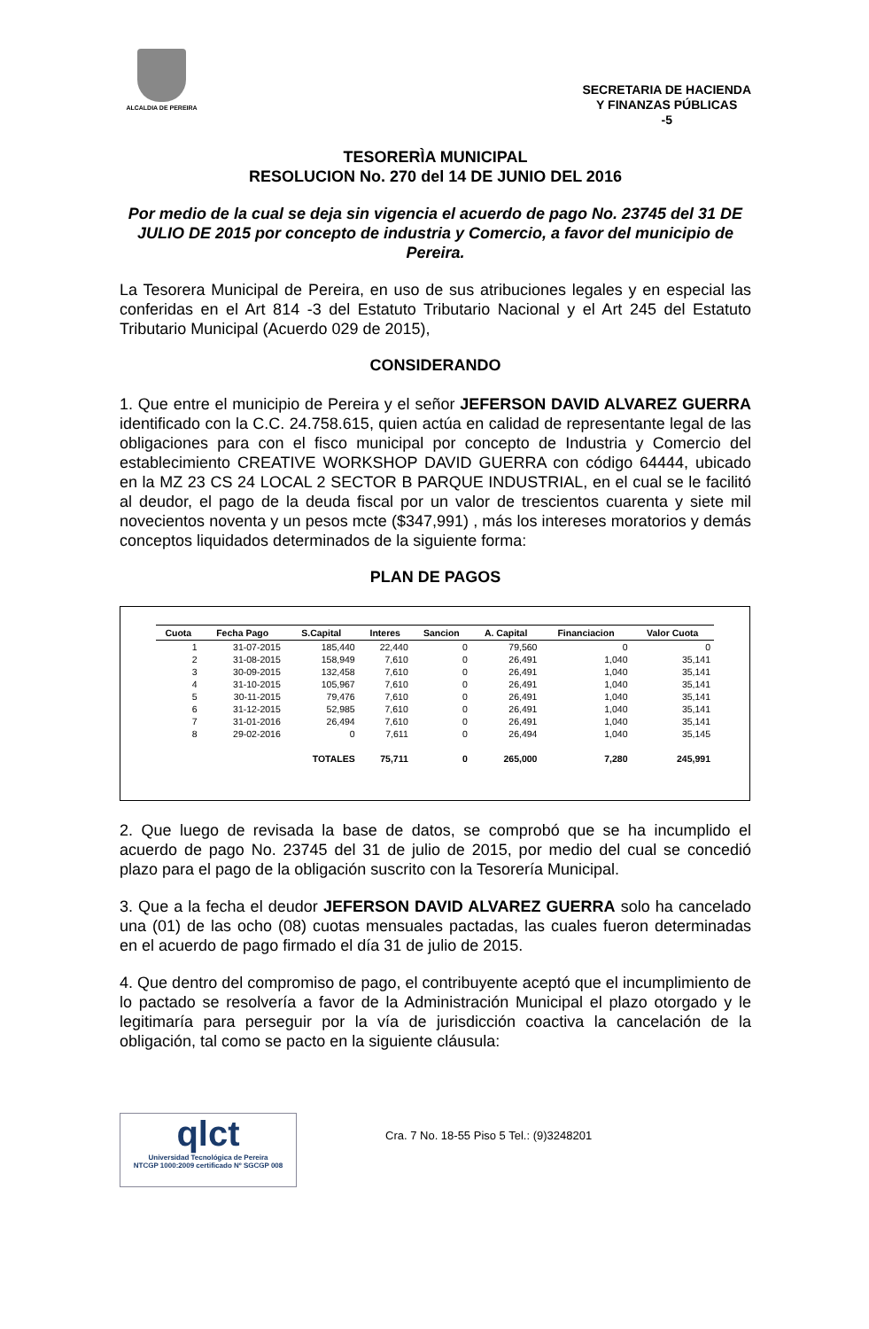ALCALDIA DE PEREIRA
SECRETARIA DE HACIENDA
Y FINANZAS PÚBLICAS
-5
TESORERÌA MUNICIPAL
RESOLUCION No. 270 del 14 DE JUNIO DEL 2016
Por medio de la cual se deja sin vigencia el acuerdo de pago No. 23745 del 31 DE JULIO DE 2015 por concepto de industria y Comercio, a favor del municipio de Pereira.
La Tesorera Municipal de Pereira, en uso de sus atribuciones legales y en especial las conferidas en el Art 814 -3 del Estatuto Tributario Nacional y el Art 245 del Estatuto Tributario Municipal (Acuerdo 029 de 2015),
CONSIDERANDO
1. Que entre el municipio de Pereira y el señor JEFERSON DAVID ALVAREZ GUERRA identificado con la C.C. 24.758.615, quien actúa en calidad de representante legal de las obligaciones para con el fisco municipal por concepto de Industria y Comercio del establecimiento CREATIVE WORKSHOP DAVID GUERRA con código 64444, ubicado en la MZ 23 CS 24 LOCAL 2 SECTOR B PARQUE INDUSTRIAL, en el cual se le facilitó al deudor, el pago de la deuda fiscal por un valor de trescientos cuarenta y siete mil novecientos noventa y un pesos mcte ($347,991) , más los intereses moratorios y demás conceptos liquidados determinados de la siguiente forma:
PLAN DE PAGOS
| Cuota | Fecha Pago | S.Capital | Interes | Sancion | A. Capital | Financiacion | Valor Cuota |
| --- | --- | --- | --- | --- | --- | --- | --- |
| 1 | 31-07-2015 | 185,440 | 22,440 | 0 | 79,560 | 0 | 0 |
| 2 | 31-08-2015 | 158,949 | 7,610 | 0 | 26,491 | 1,040 | 35,141 |
| 3 | 30-09-2015 | 132,458 | 7,610 | 0 | 26,491 | 1,040 | 35,141 |
| 4 | 31-10-2015 | 105,967 | 7,610 | 0 | 26,491 | 1,040 | 35,141 |
| 5 | 30-11-2015 | 79,476 | 7,610 | 0 | 26,491 | 1,040 | 35,141 |
| 6 | 31-12-2015 | 52,985 | 7,610 | 0 | 26,491 | 1,040 | 35,141 |
| 7 | 31-01-2016 | 26,494 | 7,610 | 0 | 26,491 | 1,040 | 35,141 |
| 8 | 29-02-2016 | 0 | 7,611 | 0 | 26,494 | 1,040 | 35,145 |
| | | TOTALES | 75,711 | 0 | 265,000 | 7,280 | 245,991 |
2. Que luego de revisada la base de datos, se comprobó que se ha incumplido el acuerdo de pago No. 23745 del 31 de julio de 2015, por medio del cual se concedió plazo para el pago de la obligación suscrito con la Tesorería Municipal.
3. Que a la fecha el deudor JEFERSON DAVID ALVAREZ GUERRA solo ha cancelado una (01) de las ocho (08) cuotas mensuales pactadas, las cuales fueron determinadas en el acuerdo de pago firmado el día 31 de julio de 2015.
4. Que dentro del compromiso de pago, el contribuyente aceptó que el incumplimiento de lo pactado se resolvería a favor de la Administración Municipal el plazo otorgado y le legitimaría para perseguir por la vía de jurisdicción coactiva la cancelación de la obligación, tal como se pacto en la siguiente cláusula:
qlct
Universidad Tecnológica de Pereira
NTCGP 1000:2009 certificado Nº SGCGP 008
Cra. 7 No. 18-55 Piso 5 Tel.: (9)3248201